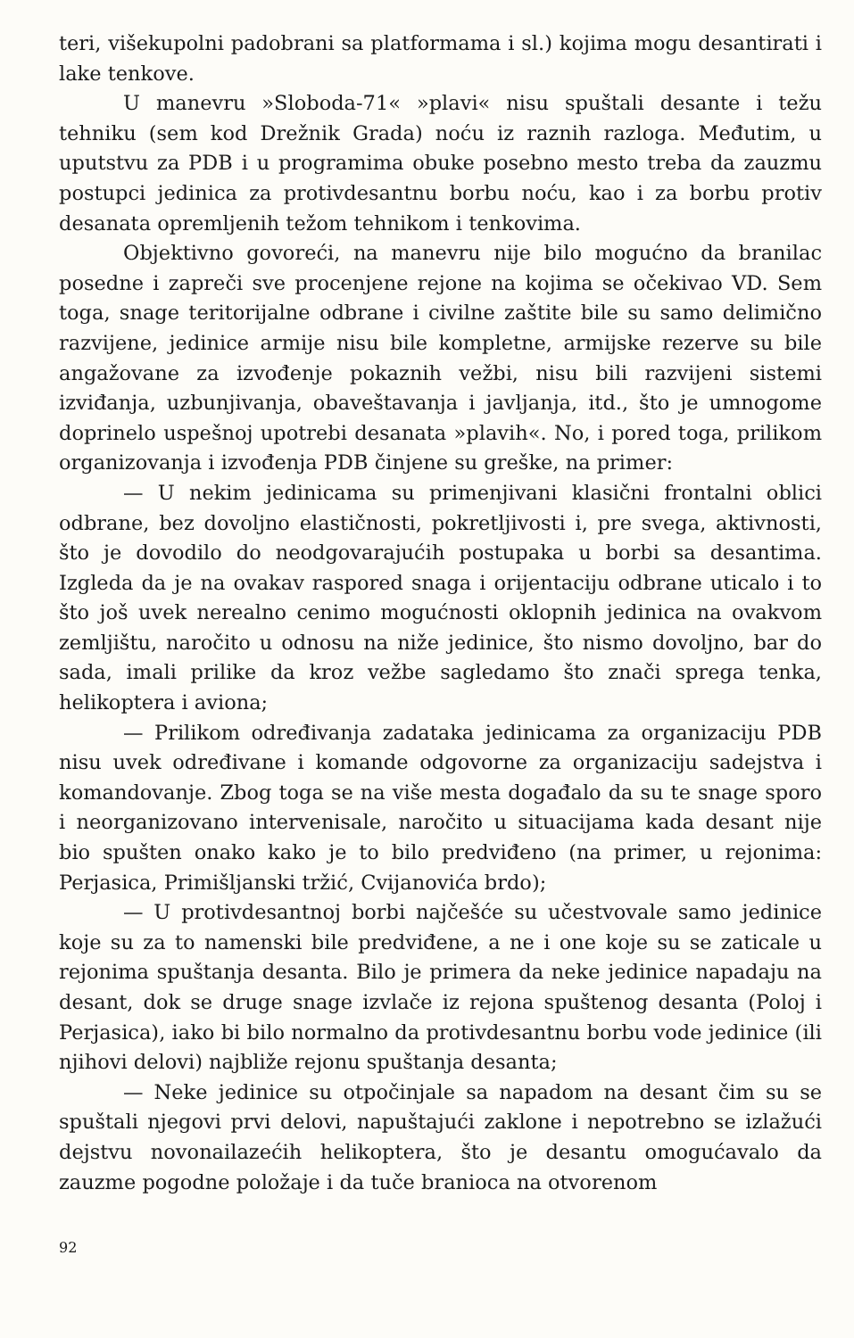teri, višekupolni padobrani sa platformama i sl.) kojima mogu desantirati i lake tenkove.
U manevru »Sloboda-71« »plavi« nisu spuštali desante i težu tehniku (sem kod Drežnik Grada) noću iz raznih razloga. Međutim, u uputstvu za PDB i u programima obuke posebno mesto treba da zauzmu postupci jedinica za protivdesantnu borbu noću, kao i za borbu protiv desanata opremljenih težom tehnikom i tenkovima.
Objektivno govoreći, na manevru nije bilo mogućno da branilac posedne i zapreči sve procenjene rejone na kojima se očekivao VD. Sem toga, snage teritorijalne odbrane i civilne zaštite bile su samo delimično razvijene, jedinice armije nisu bile kompletne, armijske rezerve su bile angažovane za izvođenje pokaznih vežbi, nisu bili razvijeni sistemi izviđanja, uzbunjivanja, obaveštavanja i javljanja, itd., što je umnogome doprinelo uspešnoj upotrebi desanata »plavih«. No, i pored toga, prilikom organizovanja i izvođenja PDB činjene su greške, na primer:
— U nekim jedinicama su primenjivani klasični frontalni oblici odbrane, bez dovoljno elastičnosti, pokretljivosti i, pre svega, aktivnosti, što je dovodilo do neodgovarajućih postupaka u borbi sa desantima. Izgleda da je na ovakav raspored snaga i orijentaciju odbrane uticalo i to što još uvek nerealno cenimo mogućnosti oklopnih jedinica na ovakvom zemljištu, naročito u odnosu na niže jedinice, što nismo dovoljno, bar do sada, imali prilike da kroz vežbe sagledamo što znači sprega tenka, helikoptera i aviona;
— Prilikom određivanja zadataka jedinicama za organizaciju PDB nisu uvek određivane i komande odgovorne za organizaciju sadejstva i komandovanje. Zbog toga se na više mesta događalo da su te snage sporo i neorganizovano intervenisale, naročito u situacijama kada desant nije bio spušten onako kako je to bilo predviđeno (na primer, u rejonima: Perjasica, Primišljanski tržić, Cvijanovića brdo);
— U protivdesantnoj borbi najčešće su učestvovale samo jedinice koje su za to namenski bile predviđene, a ne i one koje su se zaticale u rejonima spuštanja desanta. Bilo je primera da neke jedinice napadaju na desant, dok se druge snage izvlače iz rejona spuštenog desanta (Poloj i Perjasica), iako bi bilo normalno da protivdesantnu borbu vode jedinice (ili njihovi delovi) najbliže rejonu spuštanja desanta;
— Neke jedinice su otpočinjale sa napadom na desant čim su se spuštali njegovi prvi delovi, napuštajući zaklone i nepotrebno se izlažući dejstvu novonailazećih helikoptera, što je desantu omogućavalo da zauzme pogodne položaje i da tuče branioca na otvorenom
92